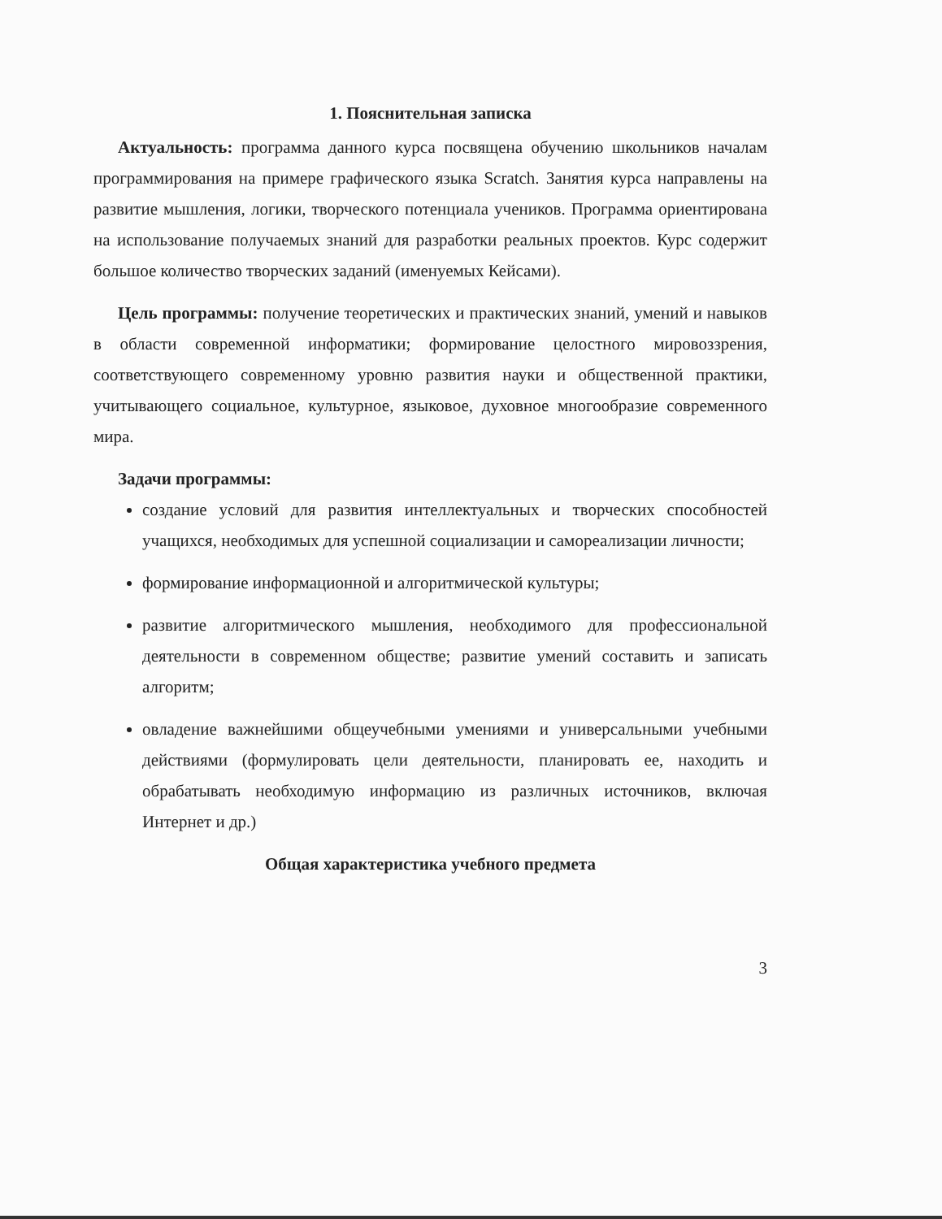1. Пояснительная записка
Актуальность: программа данного курса посвящена обучению школьников началам программирования на примере графического языка Scratch. Занятия курса направлены на развитие мышления, логики, творческого потенциала учеников. Программа ориентирована на использование получаемых знаний для разработки реальных проектов. Курс содержит большое количество творческих заданий (именуемых Кейсами).
Цель программы: получение теоретических и практических знаний, умений и навыков в области современной информатики; формирование целостного мировоззрения, соответствующего современному уровню развития науки и общественной практики, учитывающего социальное, культурное, языковое, духовное многообразие современного мира.
Задачи программы:
создание условий для развития интеллектуальных и творческих способностей учащихся, необходимых для успешной социализации и самореализации личности;
формирование информационной и алгоритмической культуры;
развитие алгоритмического мышления, необходимого для профессиональной деятельности в современном обществе; развитие умений составить и записать алгоритм;
овладение важнейшими общеучебными умениями и универсальными учебными действиями (формулировать цели деятельности, планировать ее, находить и обрабатывать необходимую информацию из различных источников, включая Интернет и др.)
Общая характеристика учебного предмета
3